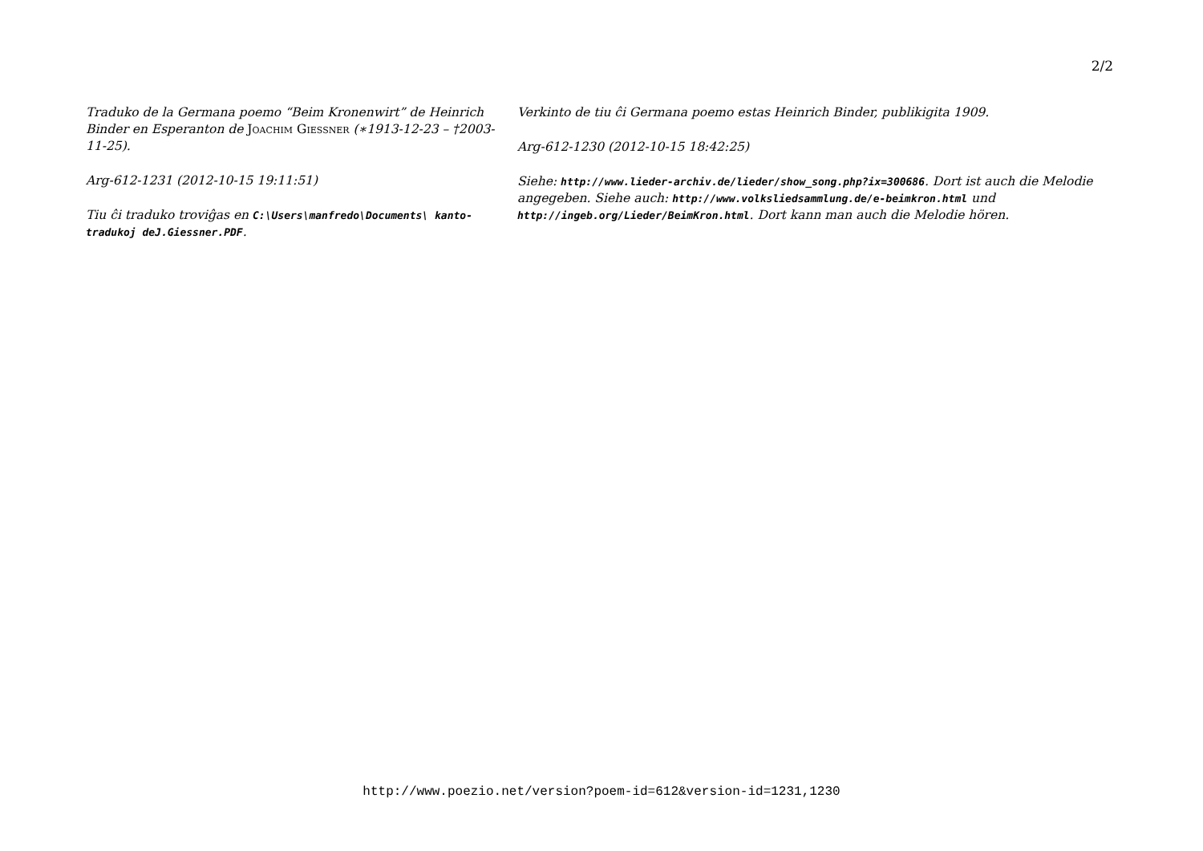2/2
Traduko de la Germana poemo “Beim Kronenwirt” de Heinrich Binder en Esperanton de Joachim Giessner (∗1913-12-23 – †2003-11-25).
Arg-612-1231 (2012-10-15 19:11:51)
Tiu ĉi traduko troviĝas en C:\Users\manfredo\Documents\ kanto-tradukoj deJ.Giessner.PDF.
Verkinto de tiu ĉi Germana poemo estas Heinrich Binder, publikigita 1909.
Arg-612-1230 (2012-10-15 18:42:25)
Siehe: http://www.lieder-archiv.de/lieder/show_song.php?ix=300686. Dort ist auch die Melodie angegeben. Siehe auch: http://www.volksliedsammlung.de/e-beimkron.html und http://ingeb.org/Lieder/BeimKron.html. Dort kann man auch die Melodie hören.
http://www.poezio.net/version?poem-id=612&version-id=1231,1230